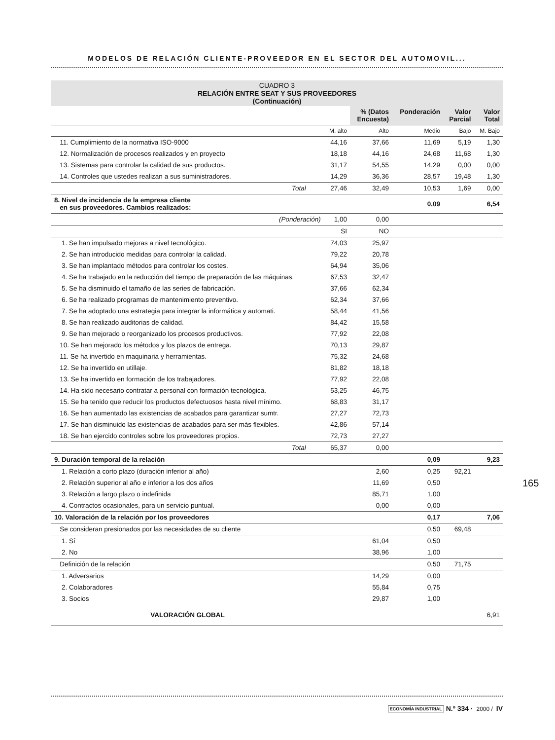MODELOS DE RELACIÓN CLIENTE-PROVEEDOR EN EL SECTOR DEL AUTOMOVIL...
CUADRO 3
RELACIÓN ENTRE SEAT Y SUS PROVEEDORES
(Continuación)
| | | % (Datos Encuesta) | Ponderación | Valor Parcial | Valor Total |
| --- | --- | --- | --- | --- | --- |
| | M. alto | Alto | Medio | Bajo | M. Bajo |
| 11. Cumplimiento de la normativa ISO-9000 | 44,16 | 37,66 | 11,69 | 5,19 | 1,30 |
| 12. Normalización de procesos realizados y en proyecto | 18,18 | 44,16 | 24,68 | 11,68 | 1,30 |
| 13. Sistemas para controlar la calidad de sus productos. | 31,17 | 54,55 | 14,29 | 0,00 | 0,00 |
| 14. Controles que ustedes realizan a sus suministradores. | 14,29 | 36,36 | 28,57 | 19,48 | 1,30 |
| Total | 27,46 | 32,49 | 10,53 | 1,69 | 0,00 |
| 8. Nivel de incidencia de la empresa cliente en sus proveedores. Cambios realizados: | | | 0,09 | | 6,54 |
| (Ponderación) | 1,00 | 0,00 | | | |
| | SI | NO | | | |
| 1. Se han impulsado mejoras a nivel tecnológico. | 74,03 | 25,97 | | | |
| 2. Se han introducido medidas para controlar la calidad. | 79,22 | 20,78 | | | |
| 3. Se han implantado métodos para controlar los costes. | 64,94 | 35,06 | | | |
| 4. Se ha trabajado en la reducción del tiempo de preparación de las máquinas. | 67,53 | 32,47 | | | |
| 5. Se ha disminuido el tamaño de las series de fabricación. | 37,66 | 62,34 | | | |
| 6. Se ha realizado programas de mantenimiento preventivo. | 62,34 | 37,66 | | | |
| 7. Se ha adoptado una estrategia para integrar la informática y automati. | 58,44 | 41,56 | | | |
| 8. Se han realizado auditorias de calidad. | 84,42 | 15,58 | | | |
| 9. Se han mejorado o reorganizado los procesos productivos. | 77,92 | 22,08 | | | |
| 10. Se han mejorado los métodos y los plazos de entrega. | 70,13 | 29,87 | | | |
| 11. Se ha invertido en maquinaria y herramientas. | 75,32 | 24,68 | | | |
| 12. Se ha invertido en utillaje. | 81,82 | 18,18 | | | |
| 13. Se ha invertido en formación de los trabajadores. | 77,92 | 22,08 | | | |
| 14. Ha sido necesario contratar a personal con formación tecnológica. | 53,25 | 46,75 | | | |
| 15. Se ha tenido que reducir los productos defectuosos hasta nivel mínimo. | 68,83 | 31,17 | | | |
| 16. Se han aumentado las existencias de acabados para garantizar sumtr. | 27,27 | 72,73 | | | |
| 17. Se han disminuido las existencias de acabados para ser más flexibles. | 42,86 | 57,14 | | | |
| 18. Se han ejercido controles sobre los proveedores propios. | 72,73 | 27,27 | | | |
| Total | 65,37 | 0,00 | | | |
| 9. Duración temporal de la relación | | | 0,09 | | 9,23 |
| 1. Relación a corto plazo (duración inferior al año) | | 2,60 | 0,25 | 92,21 | |
| 2. Relación superior al año e inferior a los dos años | | 11,69 | 0,50 | | |
| 3. Relación a largo plazo o indefinida | | 85,71 | 1,00 | | |
| 4. Contractos ocasionales, para un servicio puntual. | | 0,00 | 0,00 | | |
| 10. Valoración de la relación por los proveedores | | | 0,17 | | 7,06 |
| Se consideran presionados por las necesidades de su cliente | | | 0,50 | 69,48 | |
| 1. Sí | | 61,04 | 0,50 | | |
| 2. No | | 38,96 | 1,00 | | |
| Definición de la relación | | | 0,50 | 71,75 | |
| 1. Adversarios | | 14,29 | 0,00 | | |
| 2. Colaboradores | | 55,84 | 0,75 | | |
| 3. Socios | | 29,87 | 1,00 | | |
| VALORACIÓN GLOBAL | | | | | 6,91 |
165
ECONOMÍA INDUSTRIAL N.º 334 · 2000 / IV